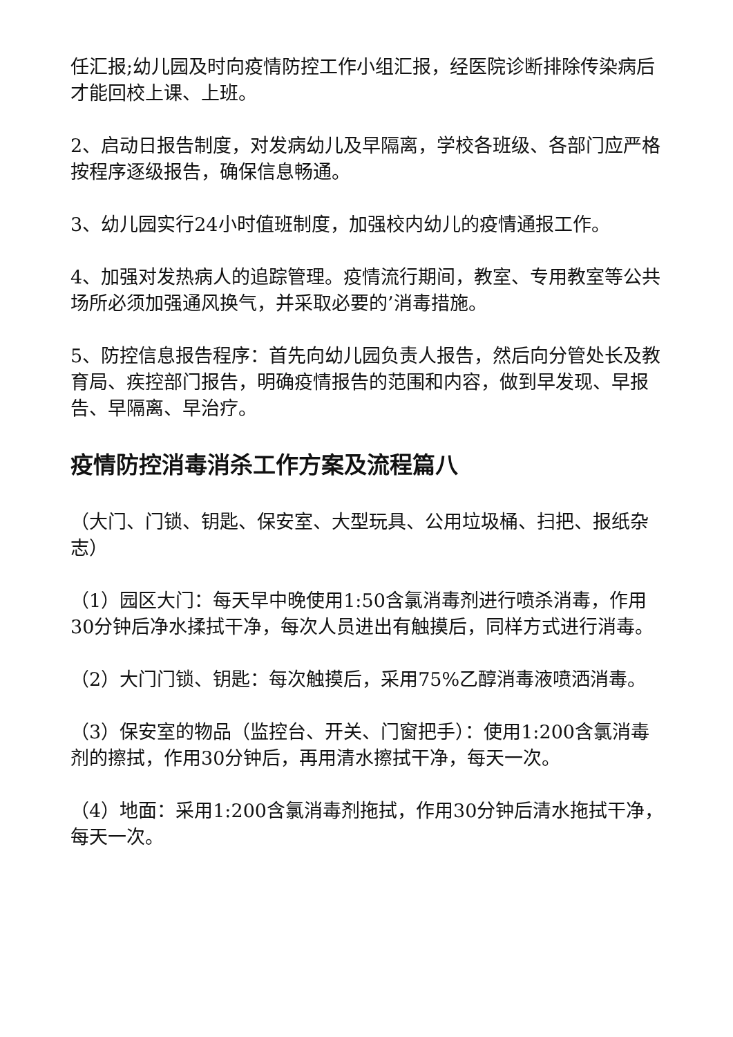任汇报;幼儿园及时向疫情防控工作小组汇报，经医院诊断排除传染病后才能回校上课、上班。
2、启动日报告制度，对发病幼儿及早隔离，学校各班级、各部门应严格按程序逐级报告，确保信息畅通。
3、幼儿园实行24小时值班制度，加强校内幼儿的疫情通报工作。
4、加强对发热病人的追踪管理。疫情流行期间，教室、专用教室等公共场所必须加强通风换气，并采取必要的’消毒措施。
5、防控信息报告程序：首先向幼儿园负责人报告，然后向分管处长及教育局、疾控部门报告，明确疫情报告的范围和内容，做到早发现、早报告、早隔离、早治疗。
疫情防控消毒消杀工作方案及流程篇八
（大门、门锁、钥匙、保安室、大型玩具、公用垃圾桶、扫把、报纸杂志）
（1）园区大门：每天早中晚使用1:50含氯消毒剂进行喷杀消毒，作用30分钟后净水揉拭干净，每次人员进出有触摸后，同样方式进行消毒。
（2）大门门锁、钥匙：每次触摸后，采用75%乙醇消毒液喷洒消毒。
（3）保安室的物品（监控台、开关、门窗把手）：使用1:200含氯消毒剂的擦拭，作用30分钟后，再用清水擦拭干净，每天一次。
（4）地面：采用1:200含氯消毒剂拖拭，作用30分钟后清水拖拭干净，每天一次。